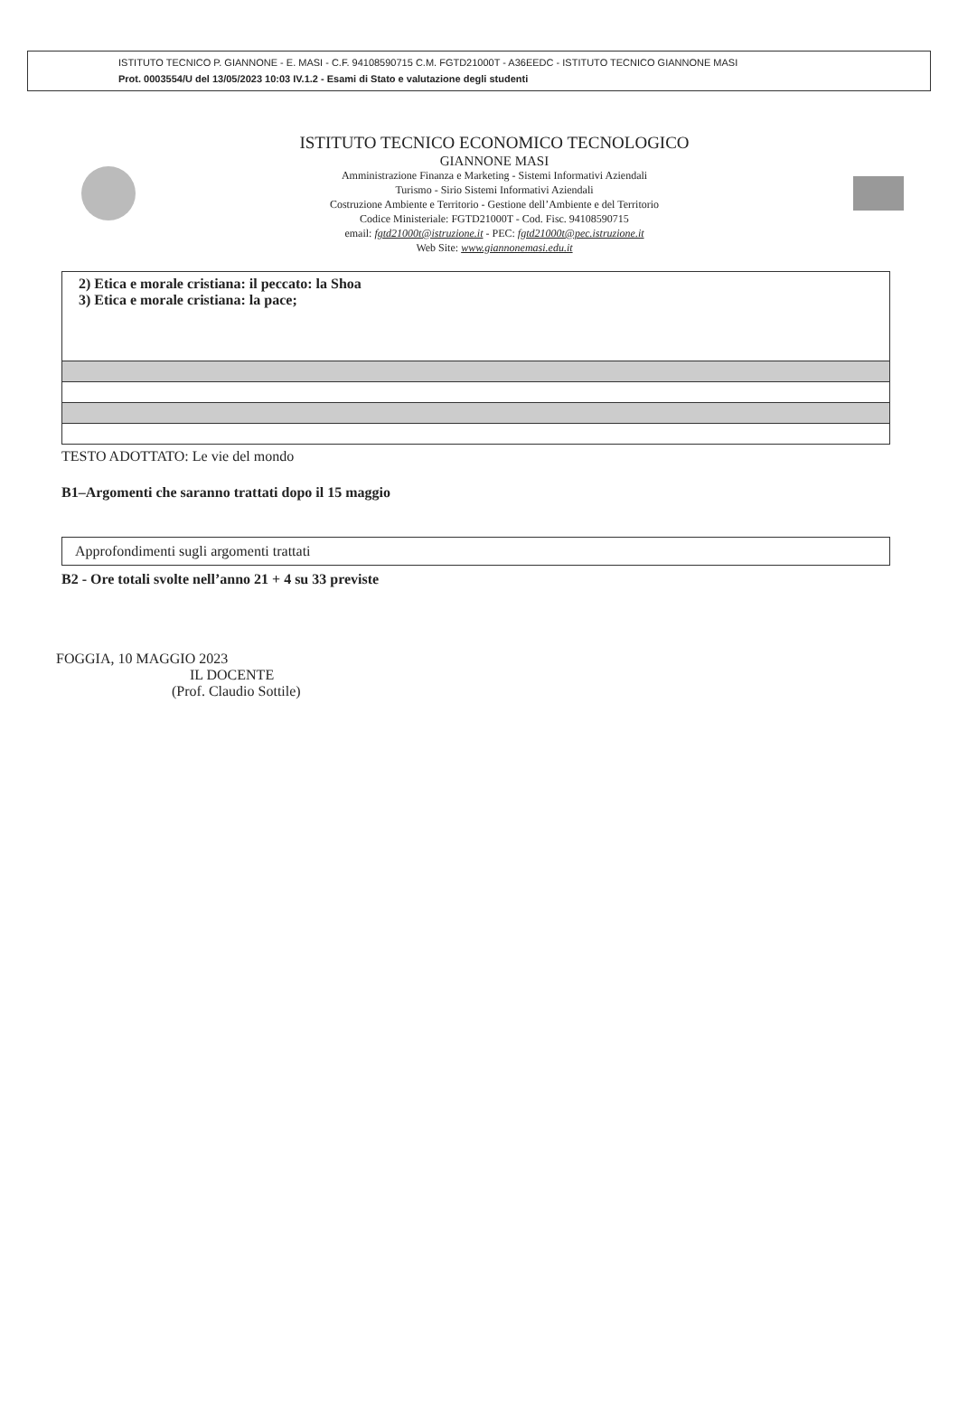ISTITUTO TECNICO P. GIANNONE - E. MASI - C.F. 94108590715 C.M. FGTD21000T - A36EEDC - ISTITUTO TECNICO GIANNONE MASI
Prot. 0003554/U del 13/05/2023 10:03 IV.1.2 - Esami di Stato e valutazione degli studenti
ISTITUTO TECNICO ECONOMICO TECNOLOGICO
GIANNONE MASI
Amministrazione Finanza e Marketing - Sistemi Informativi Aziendali
Turismo - Sirio Sistemi Informativi Aziendali
Costruzione Ambiente e Territorio - Gestione dell’Ambiente e del Territorio
Codice Ministeriale: FGTD21000T - Cod. Fisc. 94108590715
email: fgtd21000t@istruzione.it - PEC: fgtd21000t@pec.istruzione.it
Web Site: www.giannonemasi.edu.it
2) Etica e morale cristiana: il peccato: la Shoa
3) Etica e morale cristiana: la pace;
TESTO ADOTTATO: Le vie del mondo
B1–Argomenti che saranno trattati dopo il 15 maggio
Approfondimenti sugli argomenti trattati
B2 - Ore totali svolte nell’anno 21 + 4 su 33 previste
FOGGIA, 10 MAGGIO 2023
IL DOCENTE
(Prof. Claudio Sottile)